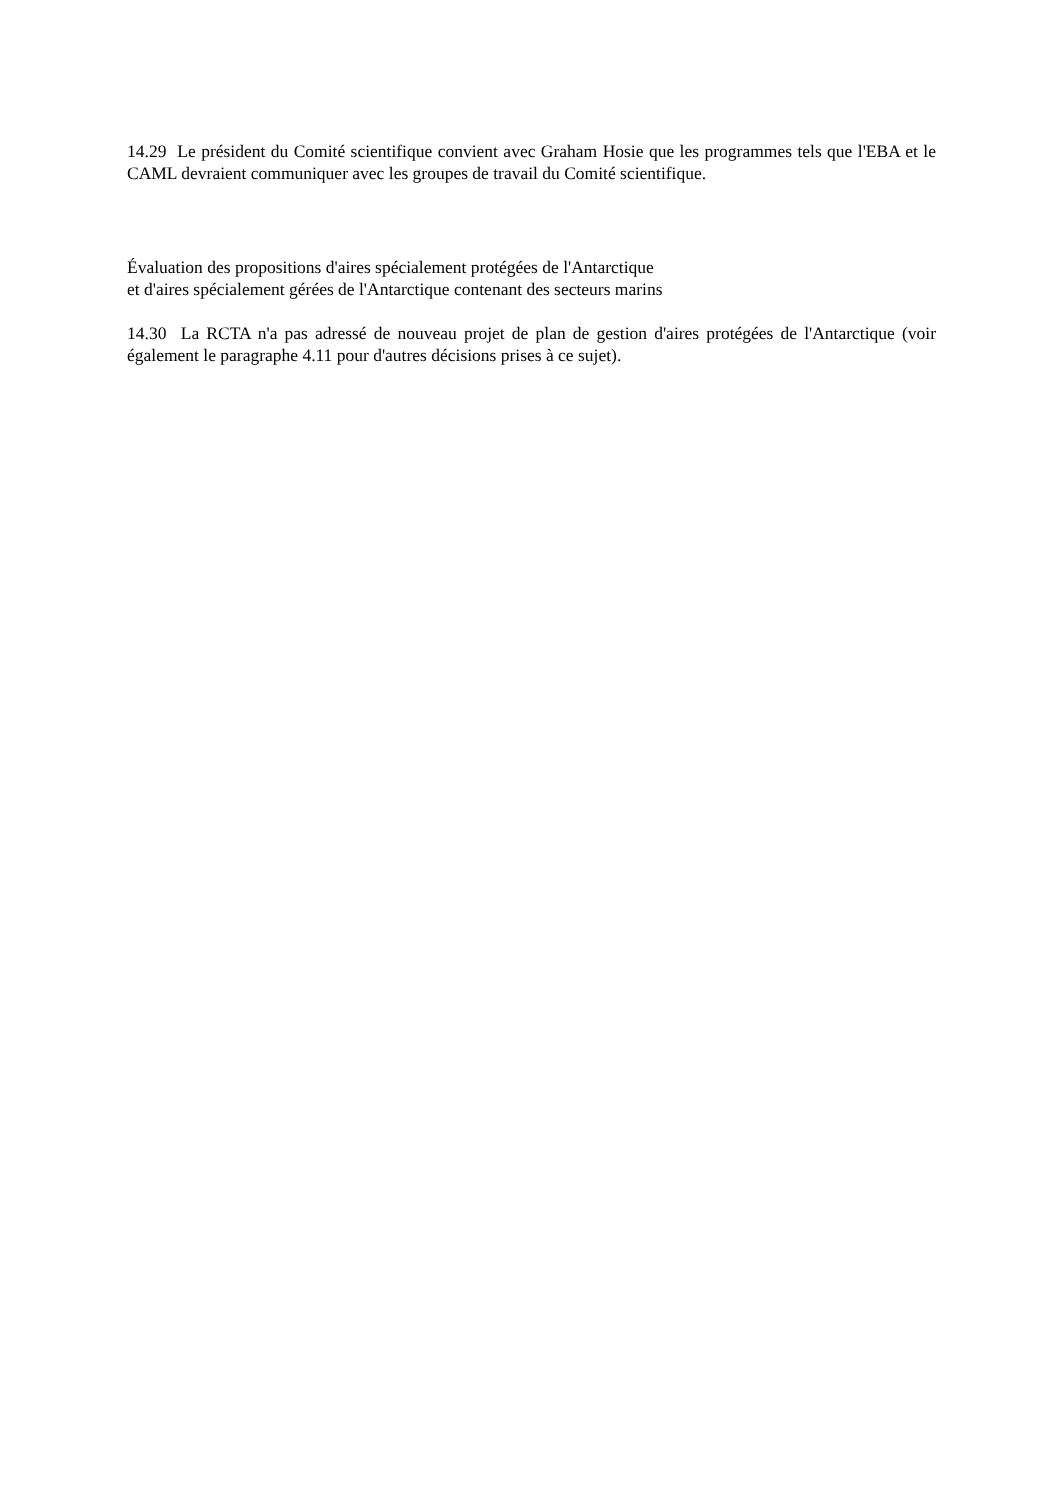14.29 Le président du Comité scientifique convient avec Graham Hosie que les programmes tels que l'EBA et le CAML devraient communiquer avec les groupes de travail du Comité scientifique.
Évaluation des propositions d'aires spécialement protégées de l'Antarctique
et d'aires spécialement gérées de l'Antarctique contenant des secteurs marins
14.30 La RCTA n'a pas adressé de nouveau projet de plan de gestion d'aires protégées de l'Antarctique (voir également le paragraphe 4.11 pour d'autres décisions prises à ce sujet).